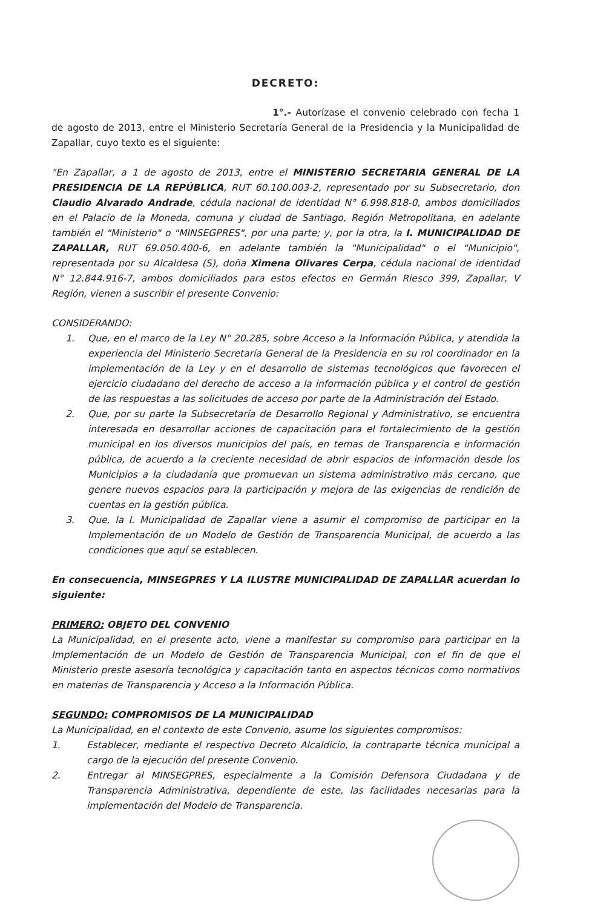DECRETO:
1°.- Autorízase el convenio celebrado con fecha 1 de agosto de 2013, entre el Ministerio Secretaría General de la Presidencia y la Municipalidad de Zapallar, cuyo texto es el siguiente:
"En Zapallar, a 1 de agosto de 2013, entre el MINISTERIO SECRETARIA GENERAL DE LA PRESIDENCIA DE LA REPÚBLICA, RUT 60.100.003-2, representado por su Subsecretario, don Claudio Alvarado Andrade, cédula nacional de identidad N° 6.998.818-0, ambos domiciliados en el Palacio de la Moneda, comuna y ciudad de Santiago, Región Metropolitana, en adelante también el "Ministerio" o "MINSEGPRES", por una parte; y, por la otra, la I. MUNICIPALIDAD DE ZAPALLAR, RUT 69.050.400-6, en adelante también la "Municipalidad" o el "Municipio", representada por su Alcaldesa (S), doña Ximena Olivares Cerpa, cédula nacional de identidad N° 12.844.916-7, ambos domiciliados para estos efectos en Germán Riesco 399, Zapallar, V Región, vienen a suscribir el presente Convenio:
CONSIDERANDO:
1. Que, en el marco de la Ley N° 20.285, sobre Acceso a la Información Pública, y atendida la experiencia del Ministerio Secretaría General de la Presidencia en su rol coordinador en la implementación de la Ley y en el desarrollo de sistemas tecnológicos que favorecen el ejercicio ciudadano del derecho de acceso a la información pública y el control de gestión de las respuestas a las solicitudes de acceso por parte de la Administración del Estado.
2. Que, por su parte la Subsecretaría de Desarrollo Regional y Administrativo, se encuentra interesada en desarrollar acciones de capacitación para el fortalecimiento de la gestión municipal en los diversos municipios del país, en temas de Transparencia e información pública, de acuerdo a la creciente necesidad de abrir espacios de información desde los Municipios a la ciudadanía que promuevan un sistema administrativo más cercano, que genere nuevos espacios para la participación y mejora de las exigencias de rendición de cuentas en la gestión pública.
3. Que, la I. Municipalidad de Zapallar viene a asumir el compromiso de participar en la Implementación de un Modelo de Gestión de Transparencia Municipal, de acuerdo a las condiciones que aquí se establecen.
En consecuencia, MINSEGPRES Y LA ILUSTRE MUNICIPALIDAD DE ZAPALLAR acuerdan lo siguiente:
PRIMERO: OBJETO DEL CONVENIO
La Municipalidad, en el presente acto, viene a manifestar su compromiso para participar en la Implementación de un Modelo de Gestión de Transparencia Municipal, con el fin de que el Ministerio preste asesoría tecnológica y capacitación tanto en aspectos técnicos como normativos en materias de Transparencia y Acceso a la Información Pública.
SEGUNDO: COMPROMISOS DE LA MUNICIPALIDAD
La Municipalidad, en el contexto de este Convenio, asume los siguientes compromisos:
1. Establecer, mediante el respectivo Decreto Alcaldicio, la contraparte técnica municipal a cargo de la ejecución del presente Convenio.
2. Entregar al MINSEGPRES, especialmente a la Comisión Defensora Ciudadana y de Transparencia Administrativa, dependiente de este, las facilidades necesarias para la implementación del Modelo de Transparencia.